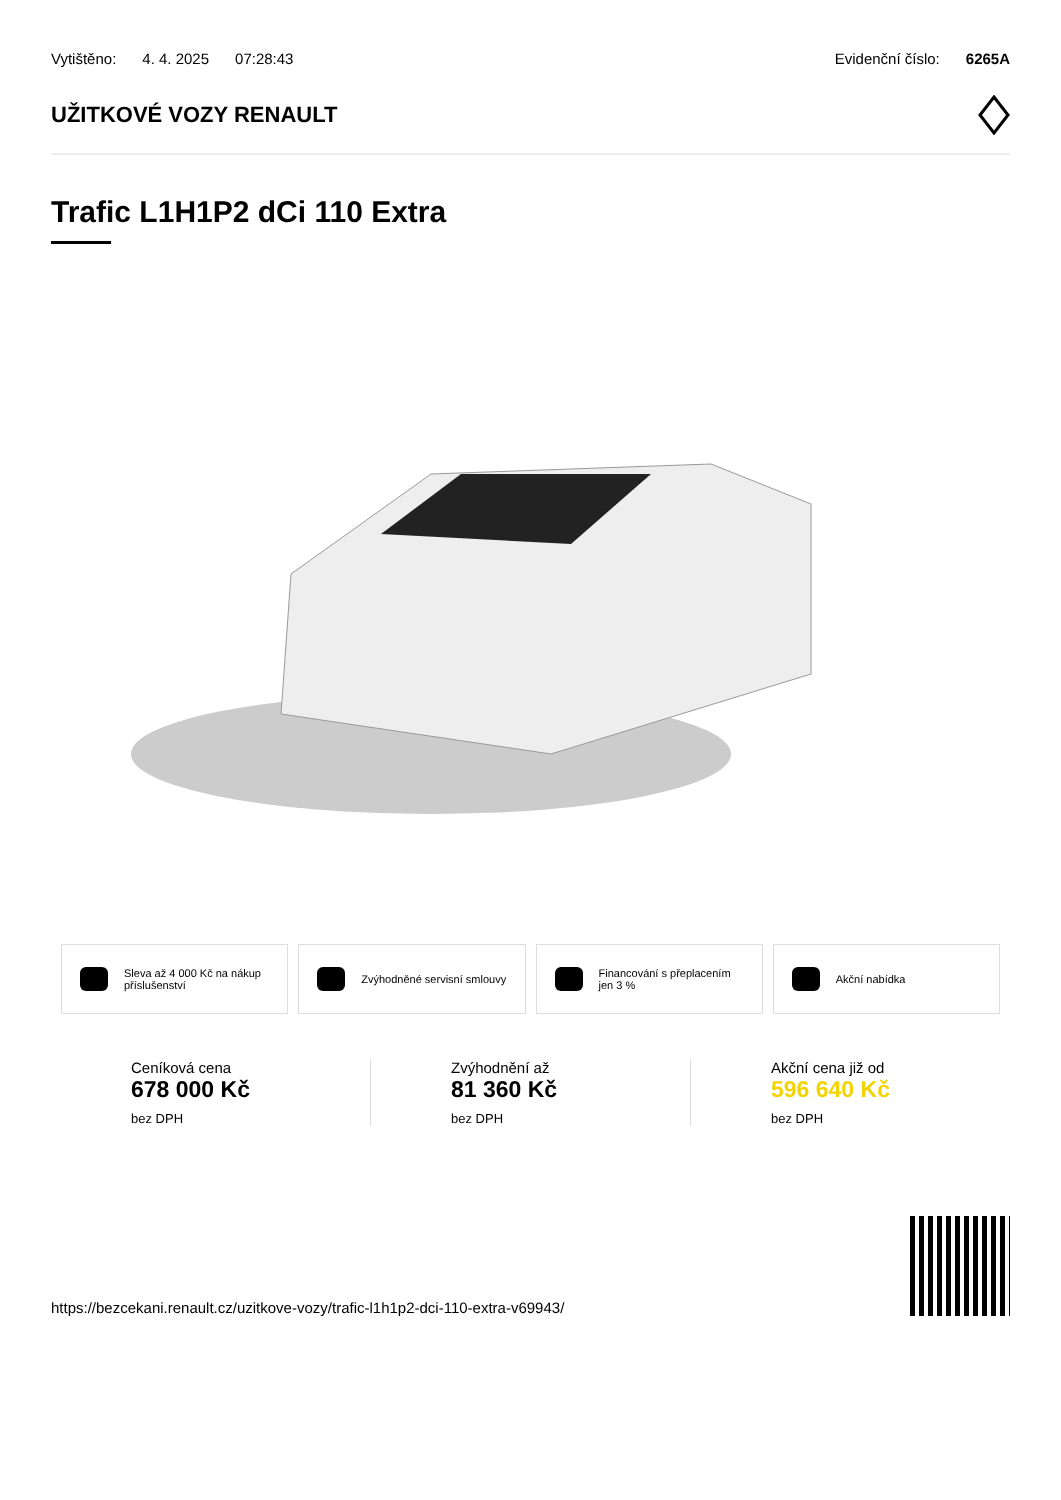Vytištěno: 4. 4. 2025 07:28:43 Evidenční číslo: 6265A
UŽITKOVÉ VOZY RENAULT
Trafic L1H1P2 dCi 110 Extra
Sleva až 4 000 Kč na nákup příslušenství
Zvýhodněné servisní smlouvy Financování s přeplacením jen 3 %
Akční nabídka
Ceníková cena
678 000 Kč
bez DPH
Zvýhodnění až
81 360 Kč
bez DPH
Akční cena již od
596 640 Kč
bez DPH
https://bezcekani.renault.cz/uzitkove-vozy/trafic-l1h1p2-dci-110-extra-v69943/